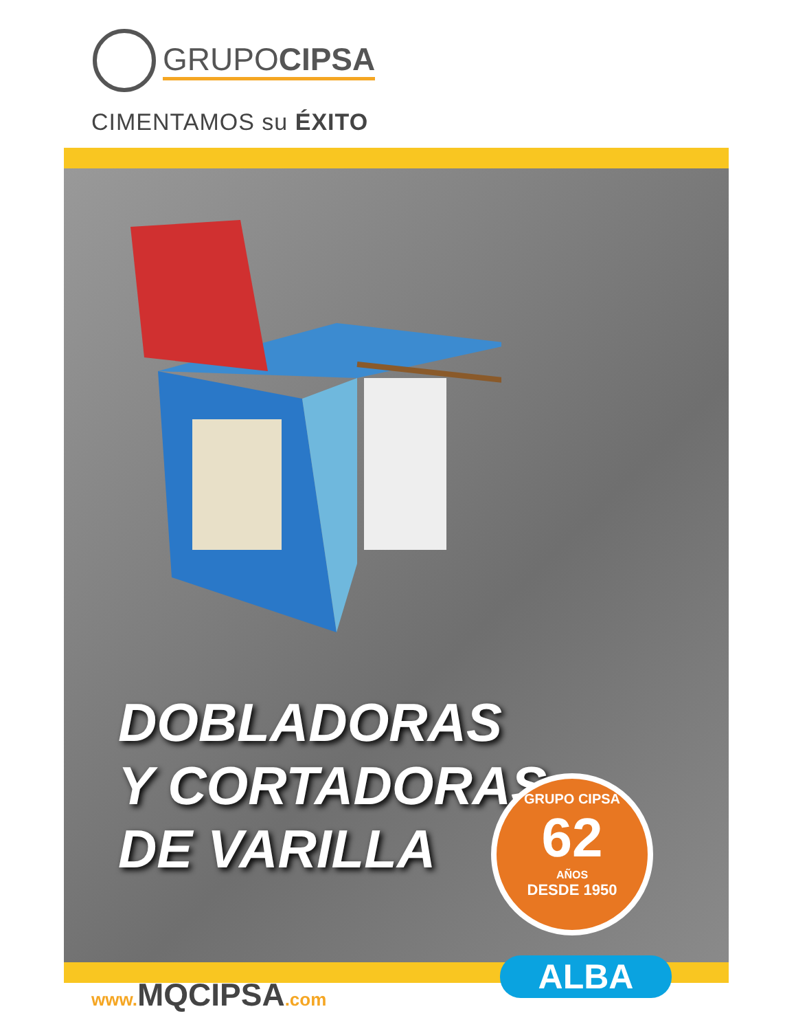GRUPOCIPSA
CIMENTAMOS su ÉXITO
DOBLADORAS
Y CORTADORAS
DE VARILLA
GRUPO CIPSA
62
AÑOS
DESDE 1950
www. MQCIPSA.com ALBA